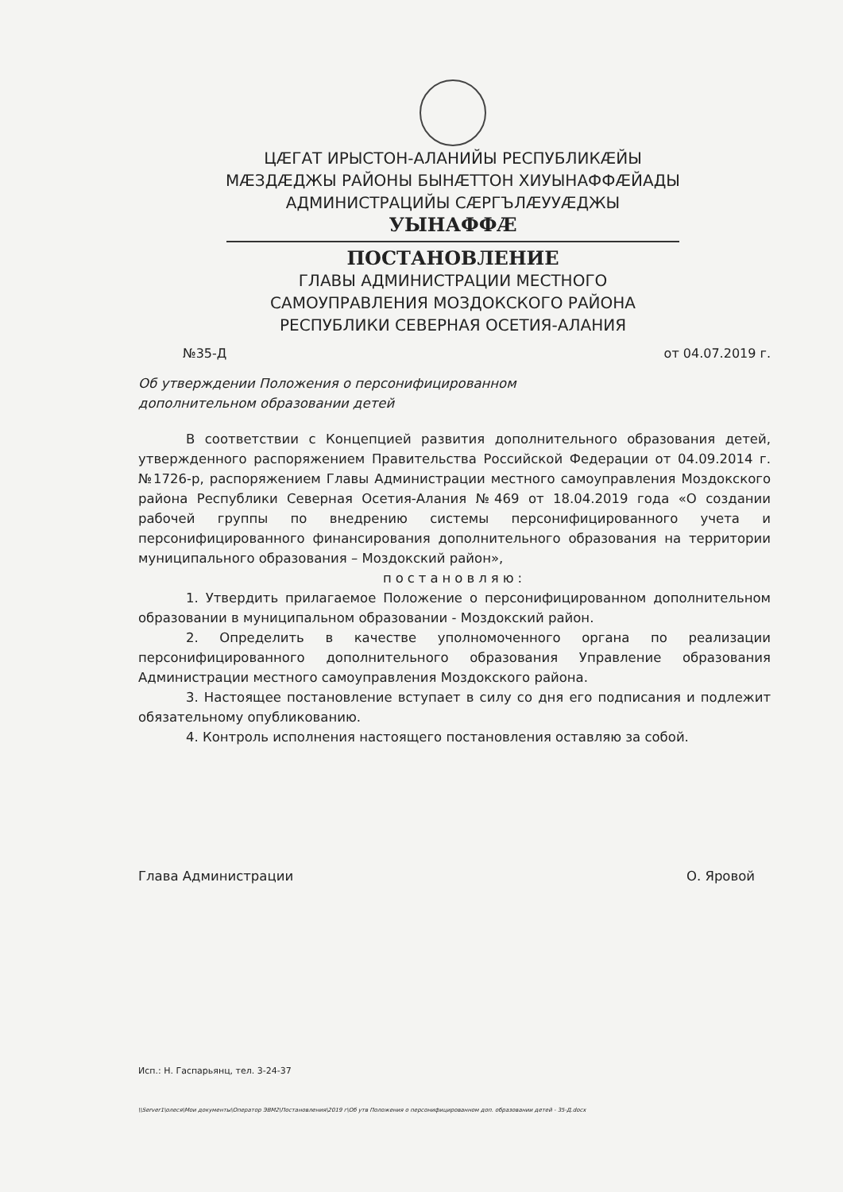ЦÆГАТ ИРЫСТОН-АЛАНИЙЫ РЕСПУБЛИКÆЙЫ
МÆЗДÆДЖЫ РАЙОНЫ БЫНÆТТОН ХИУЫНАФФÆЙАДЫ
АДМИНИСТРАЦИЙЫ СÆРГЪЛÆУУÆДЖЫ
УЫНАФФÆ
ПОСТАНОВЛЕНИЕ
ГЛАВЫ АДМИНИСТРАЦИИ МЕСТНОГО
САМОУПРАВЛЕНИЯ МОЗДОКСКОГО РАЙОНА
РЕСПУБЛИКИ СЕВЕРНАЯ ОСЕТИЯ-АЛАНИЯ
№35-Д от 04.07.2019 г.
Об утверждении Положения о персонифицированном
дополнительном образовании детей
В соответствии с Концепцией развития дополнительного образования детей, утвержденного распоряжением Правительства Российской Федерации от 04.09.2014 г. №1726-р, распоряжением Главы Администрации местного самоуправления Моздокского района Республики Северная Осетия-Алания №469 от 18.04.2019 года «О создании рабочей группы по внедрению системы персонифицированного учета и персонифицированного финансирования дополнительного образования на территории муниципального образования – Моздокский район»,
постановляю:
1. Утвердить прилагаемое Положение о персонифицированном дополнительном образовании в муниципальном образовании - Моздокский район.
2. Определить в качестве уполномоченного органа по реализации персонифицированного дополнительного образования Управление образования Администрации местного самоуправления Моздокского района.
3. Настоящее постановление вступает в силу со дня его подписания и подлежит обязательному опубликованию.
4. Контроль исполнения настоящего постановления оставляю за собой.
Глава Администрации О. Яровой
Исп.: Н. Гаспарьянц, тел. 3-24-37
\\Server1\олеся\Мои документы\Оператор ЭВМ2\Постановления\2019 г\Об утв Положения о персонифицированном доп. образовании детей - 35-Д.docx